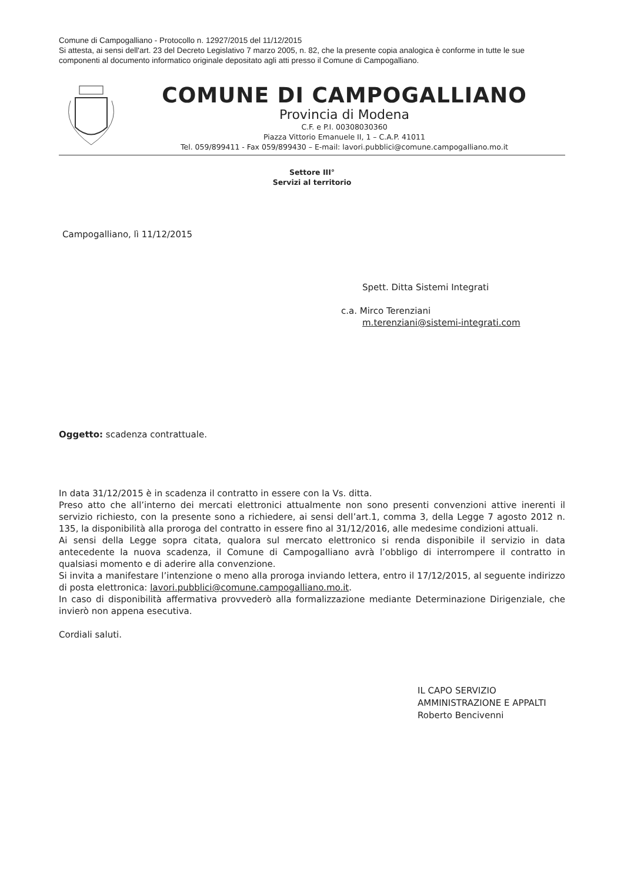Comune di Campogalliano - Protocollo n. 12927/2015 del 11/12/2015
Si attesta, ai sensi dell'art. 23 del Decreto Legislativo 7 marzo 2005, n. 82, che la presente copia analogica è conforme in tutte le sue componenti al documento informatico originale depositato agli atti presso il Comune di Campogalliano.
COMUNE DI CAMPOGALLIANO
Provincia di Modena
C.F. e P.I. 00308030360
Piazza Vittorio Emanuele II, 1 – C.A.P. 41011
Tel. 059/899411 - Fax 059/899430 – E-mail: lavori.pubblici@comune.campogalliano.mo.it
Settore III°
Servizi al territorio
Campogalliano, lì 11/12/2015
Spett. Ditta Sistemi Integrati
c.a. Mirco Terenziani
m.terenziani@sistemi-integrati.com
Oggetto: scadenza contrattuale.
In data 31/12/2015 è in scadenza il contratto in essere con la Vs. ditta.
Preso atto che all’interno dei mercati elettronici attualmente non sono presenti convenzioni attive inerenti il servizio richiesto, con la presente sono a richiedere, ai sensi dell’art.1, comma 3, della Legge 7 agosto 2012 n. 135, la disponibilità alla proroga del contratto in essere fino al 31/12/2016, alle medesime condizioni attuali.
Ai sensi della Legge sopra citata, qualora sul mercato elettronico si renda disponibile il servizio in data antecedente la nuova scadenza, il Comune di Campogalliano avrà l’obbligo di interrompere il contratto in qualsiasi momento e di aderire alla convenzione.
Si invita a manifestare l’intenzione o meno alla proroga inviando lettera, entro il 17/12/2015, al seguente indirizzo di posta elettronica: lavori.pubblici@comune.campogalliano.mo.it.
In caso di disponibilità affermativa provvederò alla formalizzazione mediante Determinazione Dirigenziale, che invierò non appena esecutiva.
Cordiali saluti.
IL CAPO SERVIZIO
AMMINISTRAZIONE E APPALTI
Roberto Bencivenni